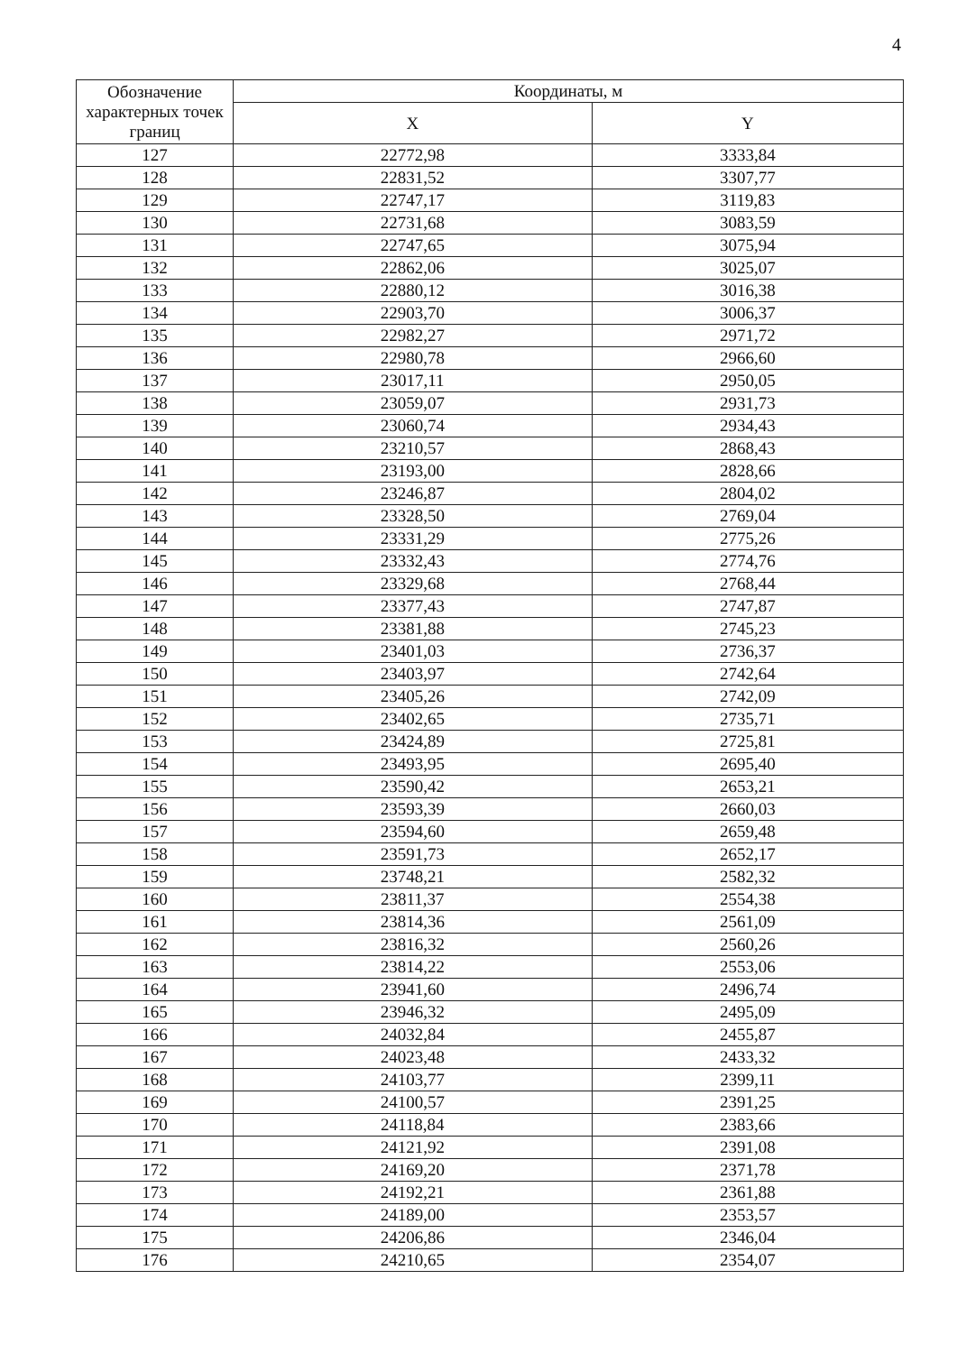4
| Обозначение характерных точек границ | Координаты, м | |
| --- | --- | --- |
| | X | Y |
| 127 | 22772,98 | 3333,84 |
| 128 | 22831,52 | 3307,77 |
| 129 | 22747,17 | 3119,83 |
| 130 | 22731,68 | 3083,59 |
| 131 | 22747,65 | 3075,94 |
| 132 | 22862,06 | 3025,07 |
| 133 | 22880,12 | 3016,38 |
| 134 | 22903,70 | 3006,37 |
| 135 | 22982,27 | 2971,72 |
| 136 | 22980,78 | 2966,60 |
| 137 | 23017,11 | 2950,05 |
| 138 | 23059,07 | 2931,73 |
| 139 | 23060,74 | 2934,43 |
| 140 | 23210,57 | 2868,43 |
| 141 | 23193,00 | 2828,66 |
| 142 | 23246,87 | 2804,02 |
| 143 | 23328,50 | 2769,04 |
| 144 | 23331,29 | 2775,26 |
| 145 | 23332,43 | 2774,76 |
| 146 | 23329,68 | 2768,44 |
| 147 | 23377,43 | 2747,87 |
| 148 | 23381,88 | 2745,23 |
| 149 | 23401,03 | 2736,37 |
| 150 | 23403,97 | 2742,64 |
| 151 | 23405,26 | 2742,09 |
| 152 | 23402,65 | 2735,71 |
| 153 | 23424,89 | 2725,81 |
| 154 | 23493,95 | 2695,40 |
| 155 | 23590,42 | 2653,21 |
| 156 | 23593,39 | 2660,03 |
| 157 | 23594,60 | 2659,48 |
| 158 | 23591,73 | 2652,17 |
| 159 | 23748,21 | 2582,32 |
| 160 | 23811,37 | 2554,38 |
| 161 | 23814,36 | 2561,09 |
| 162 | 23816,32 | 2560,26 |
| 163 | 23814,22 | 2553,06 |
| 164 | 23941,60 | 2496,74 |
| 165 | 23946,32 | 2495,09 |
| 166 | 24032,84 | 2455,87 |
| 167 | 24023,48 | 2433,32 |
| 168 | 24103,77 | 2399,11 |
| 169 | 24100,57 | 2391,25 |
| 170 | 24118,84 | 2383,66 |
| 171 | 24121,92 | 2391,08 |
| 172 | 24169,20 | 2371,78 |
| 173 | 24192,21 | 2361,88 |
| 174 | 24189,00 | 2353,57 |
| 175 | 24206,86 | 2346,04 |
| 176 | 24210,65 | 2354,07 |